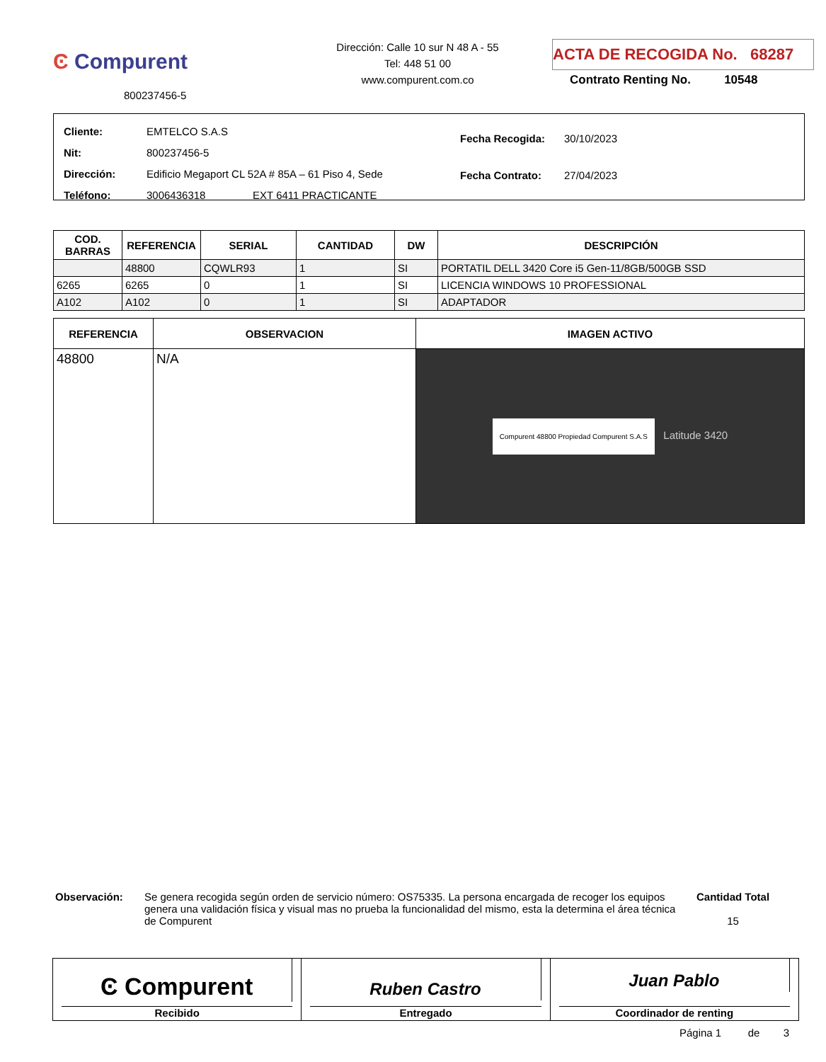Ͼ Compurent
800237456-5
Dirección: Calle 10 sur N 48 A - 55
Tel: 448 51 00
www.compurent.com.co
ACTA DE RECOGIDA No. 68287
Contrato Renting No. 10548
| Cliente: | EMTELCO S.A.S |
| Nit: | 800237456-5 |
| Dirección: | Edificio Megaport CL 52A # 85A – 61 Piso 4, Sede |
| Teléfono: | 3006436318 EXT 6411 PRACTICANTE |
| Fecha Recogida: | 30/10/2023 |
| Fecha Contrato: | 27/04/2023 |
| COD. BARRAS | REFERENCIA | SERIAL | CANTIDAD | DW | DESCRIPCIÓN |
| --- | --- | --- | --- | --- | --- |
| | 48800 | CQWLR93 | 1 | SI | PORTATIL DELL 3420 Core i5 Gen-11/8GB/500GB SSD |
| 6265 | 6265 | 0 | 1 | SI | LICENCIA WINDOWS 10 PROFESSIONAL |
| A102 | A102 | 0 | 1 | SI | ADAPTADOR |
| REFERENCIA | OBSERVACION | IMAGEN ACTIVO |
| --- | --- | --- |
| 48800 | N/A | Compurent 48800 Propiedad Compurent S.A.S Latitude 3420 |
Observación: Se genera recogida según orden de servicio número: OS75335. La persona encargada de recoger los equipos genera una validación física y visual mas no prueba la funcionalidad del mismo, esta la determina el área técnica de Compurent
Cantidad Total
15
Ͼ Compurent
Recibido
Ruben Castro
Entregado
Juan Pablo
Coordinador de renting
Página 1 de 3